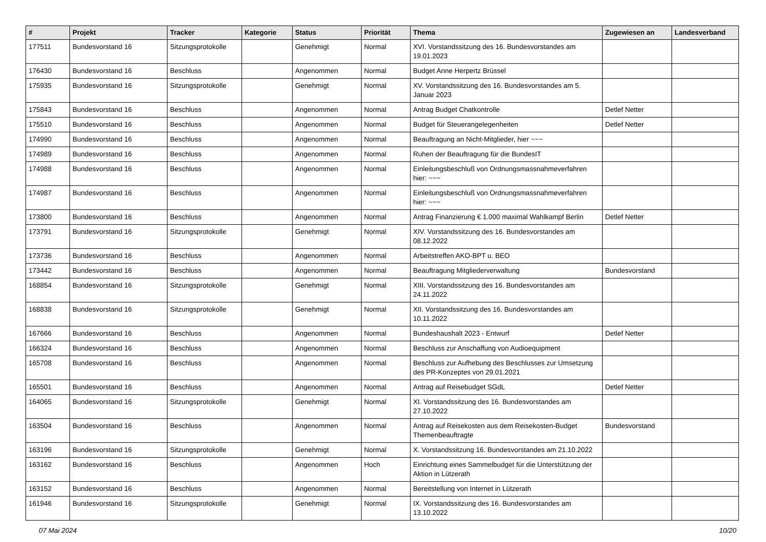| # | Projekt | Tracker | Kategorie | Status | Priorität | Thema | Zugewiesen an | Landesverband |
| --- | --- | --- | --- | --- | --- | --- | --- | --- |
| 177511 | Bundesvorstand 16 | Sitzungsprotokolle | | Genehmigt | Normal | XVI. Vorstandssitzung des 16. Bundesvorstandes am 19.01.2023 | | |
| 176430 | Bundesvorstand 16 | Beschluss | | Angenommen | Normal | Budget Anne Herpertz Brüssel | | |
| 175935 | Bundesvorstand 16 | Sitzungsprotokolle | | Genehmigt | Normal | XV. Vorstandssitzung des 16. Bundesvorstandes am 5. Januar 2023 | | |
| 175843 | Bundesvorstand 16 | Beschluss | | Angenommen | Normal | Antrag Budget Chatkontrolle | Detlef Netter | |
| 175510 | Bundesvorstand 16 | Beschluss | | Angenommen | Normal | Budget für Steuerangelegenheiten | Detlef Netter | |
| 174990 | Bundesvorstand 16 | Beschluss | | Angenommen | Normal | Beauftragung an Nicht-Mitglieder, hier ~~~ | | |
| 174989 | Bundesvorstand 16 | Beschluss | | Angenommen | Normal | Ruhen der Beauftragung für die BundesIT | | |
| 174988 | Bundesvorstand 16 | Beschluss | | Angenommen | Normal | Einleitungsbeschluß von Ordnungsmassnahmeverfahren hier: ~~~ | | |
| 174987 | Bundesvorstand 16 | Beschluss | | Angenommen | Normal | Einleitungsbeschluß von Ordnungsmassnahmeverfahren hier: ~~~ | | |
| 173800 | Bundesvorstand 16 | Beschluss | | Angenommen | Normal | Antrag Finanzierung € 1.000 maximal Wahlkampf Berlin | Detlef Netter | |
| 173791 | Bundesvorstand 16 | Sitzungsprotokolle | | Genehmigt | Normal | XIV. Vorstandssitzung des 16. Bundesvorstandes am 08.12.2022 | | |
| 173736 | Bundesvorstand 16 | Beschluss | | Angenommen | Normal | Arbeitstreffen AKO-BPT u. BEO | | |
| 173442 | Bundesvorstand 16 | Beschluss | | Angenommen | Normal | Beauftragung Mitgliederverwaltung | Bundesvorstand | |
| 168854 | Bundesvorstand 16 | Sitzungsprotokolle | | Genehmigt | Normal | XIII. Vorstandssitzung des 16. Bundesvorstandes am 24.11.2022 | | |
| 168838 | Bundesvorstand 16 | Sitzungsprotokolle | | Genehmigt | Normal | XII. Vorstandssitzung des 16. Bundesvorstandes am 10.11.2022 | | |
| 167666 | Bundesvorstand 16 | Beschluss | | Angenommen | Normal | Bundeshaushalt 2023 - Entwurf | Detlef Netter | |
| 166324 | Bundesvorstand 16 | Beschluss | | Angenommen | Normal | Beschluss zur Anschaffung von Audioequipment | | |
| 165708 | Bundesvorstand 16 | Beschluss | | Angenommen | Normal | Beschluss zur Aufhebung des Beschlusses zur Umsetzung des PR-Konzeptes von 29.01.2021 | | |
| 165501 | Bundesvorstand 16 | Beschluss | | Angenommen | Normal | Antrag auf Reisebudget SGdL | Detlef Netter | |
| 164065 | Bundesvorstand 16 | Sitzungsprotokolle | | Genehmigt | Normal | XI. Vorstandssitzung des 16. Bundesvorstandes am 27.10.2022 | | |
| 163504 | Bundesvorstand 16 | Beschluss | | Angenommen | Normal | Antrag auf Reisekosten aus dem Reisekosten-Budget Themenbeauftragte | Bundesvorstand | |
| 163196 | Bundesvorstand 16 | Sitzungsprotokolle | | Genehmigt | Normal | X. Vorstandssitzung 16. Bundesvorstandes am 21.10.2022 | | |
| 163162 | Bundesvorstand 16 | Beschluss | | Angenommen | Hoch | Einrichtung eines Sammelbudget für die Unterstützung der Aktion in Lützerath | | |
| 163152 | Bundesvorstand 16 | Beschluss | | Angenommen | Normal | Bereitstellung von Internet in Lützerath | | |
| 161946 | Bundesvorstand 16 | Sitzungsprotokolle | | Genehmigt | Normal | IX. Vorstandssitzung des 16. Bundesvorstandes am 13.10.2022 | | |
07 Mai 2024 10/20